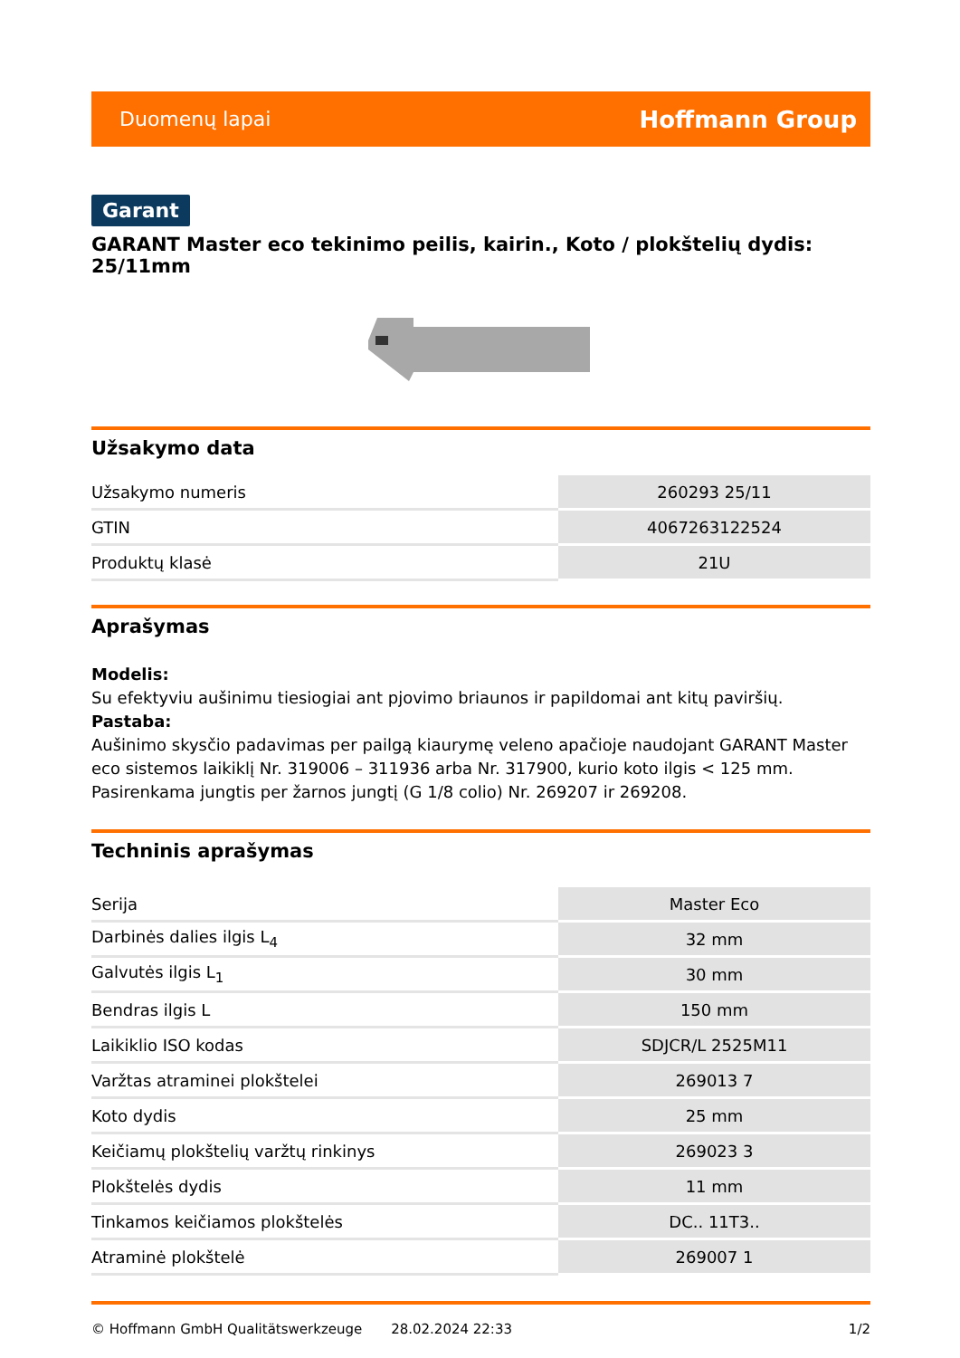Duomenų lapai Hoffmann Group
Garant
GARANT Master eco tekinimo peilis, kairin., Koto / plokštelių dydis: 25/11mm
Užsakymo data
| Užsakymo numeris | 260293 25/11 |
| GTIN | 4067263122524 |
| Produktų klasė | 21U |
Aprašymas
Modelis:
Su efektyviu aušinimu tiesiogiai ant pjovimo briaunos ir papildomai ant kitų paviršių.
Pastaba:
Aušinimo skysčio padavimas per pailgą kiaurymę veleno apačioje naudojant GARANT Master eco sistemos laikiklį Nr. 319006 – 311936 arba Nr. 317900, kurio koto ilgis < 125 mm. Pasirenkama jungtis per žarnos jungtį (G 1/8 colio) Nr. 269207 ir 269208.
Techninis aprašymas
| Serija | Master Eco |
| Darbinės dalies ilgis L<sub>4</sub> | 32 mm |
| Galvutės ilgis L<sub>1</sub> | 30 mm |
| Bendras ilgis L | 150 mm |
| Laikiklio ISO kodas | SDJCR/L 2525M11 |
| Varžtas atraminei plokštelei | 269013 7 |
| Koto dydis | 25 mm |
| Keičiamų plokštelių varžtų rinkinys | 269023 3 |
| Plokštelės dydis | 11 mm |
| Tinkamos keičiamos plokštelės | DC.. 11T3.. |
| Atraminė plokštelė | 269007 1 |
© Hoffmann GmbH Qualitätswerkzeuge 28.02.2024 22:33 1/2